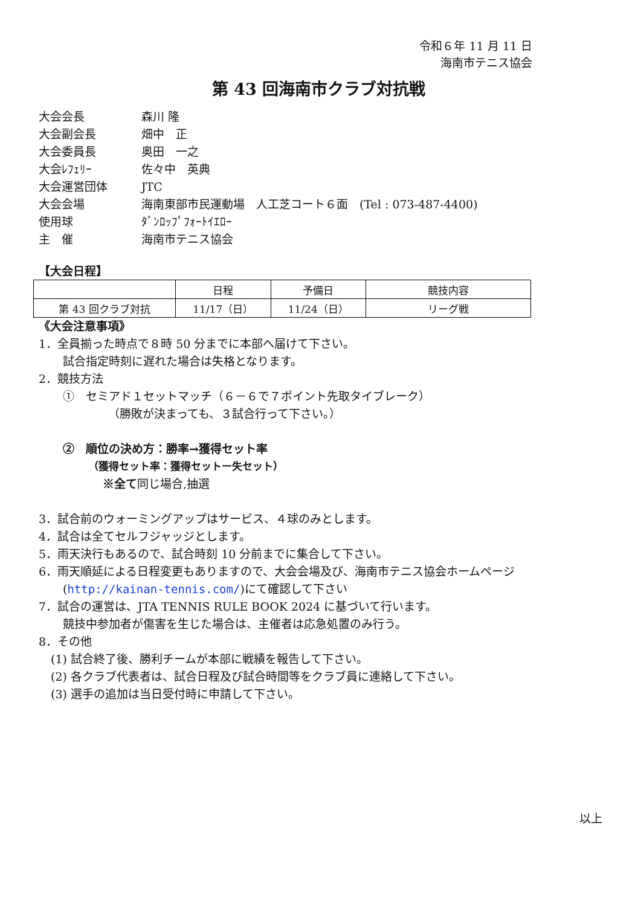令和６年 11 月 11 日
海南市テニス協会
第 43 回海南市クラブ対抗戦
大会会長
森川 隆
大会副会長
畑中　正
大会委員長
奥田　一之
大会ﾚﾌｪﾘｰ
佐々中　英典
大会運営団体
JTC
大会会場
海南東部市民運動場　人工芝コート６面　(Tel : 073-487-4400)
使用球
ﾀﾞﾝﾛｯﾌﾟﾌｫｰﾄｲｴﾛｰ
主　催
海南市テニス協会
【大会日程】
| | 日程 | 予備日 | 競技内容 |
| --- | --- | --- | --- |
| 第 43 回クラブ対抗 | 11/17（日） | 11/24（日） | リーグ戦 |
《大会注意事項》
1．全員揃った時点で８時 50 分までに本部へ届けて下さい。
試合指定時刻に遅れた場合は失格となります。
2．競技方法
①　セミアド１セットマッチ（６－６で７ポイント先取タイブレーク）
（勝敗が決まっても、３試合行って下さい。）
②　順位の決め方：勝率→獲得セット率
（獲得セット率：獲得セットー失セット）
※全て同じ場合,抽選
3．試合前のウォーミングアップはサービス、４球のみとします。
4．試合は全てセルフジャッジとします。
5．雨天決行もあるので、試合時刻 10 分前までに集合して下さい。
6．雨天順延による日程変更もありますので、大会会場及び、海南市テニス協会ホームページ
(http://kainan-tennis.com/)にて確認して下さい
7．試合の運営は、JTA TENNIS RULE BOOK 2024 に基づいて行います。
競技中参加者が傷害を生じた場合は、主催者は応急処置のみ行う。
8．その他
(1) 試合終了後、勝利チームが本部に戦績を報告して下さい。
(2) 各クラブ代表者は、試合日程及び試合時間等をクラブ員に連絡して下さい。
(3) 選手の追加は当日受付時に申請して下さい。
以上